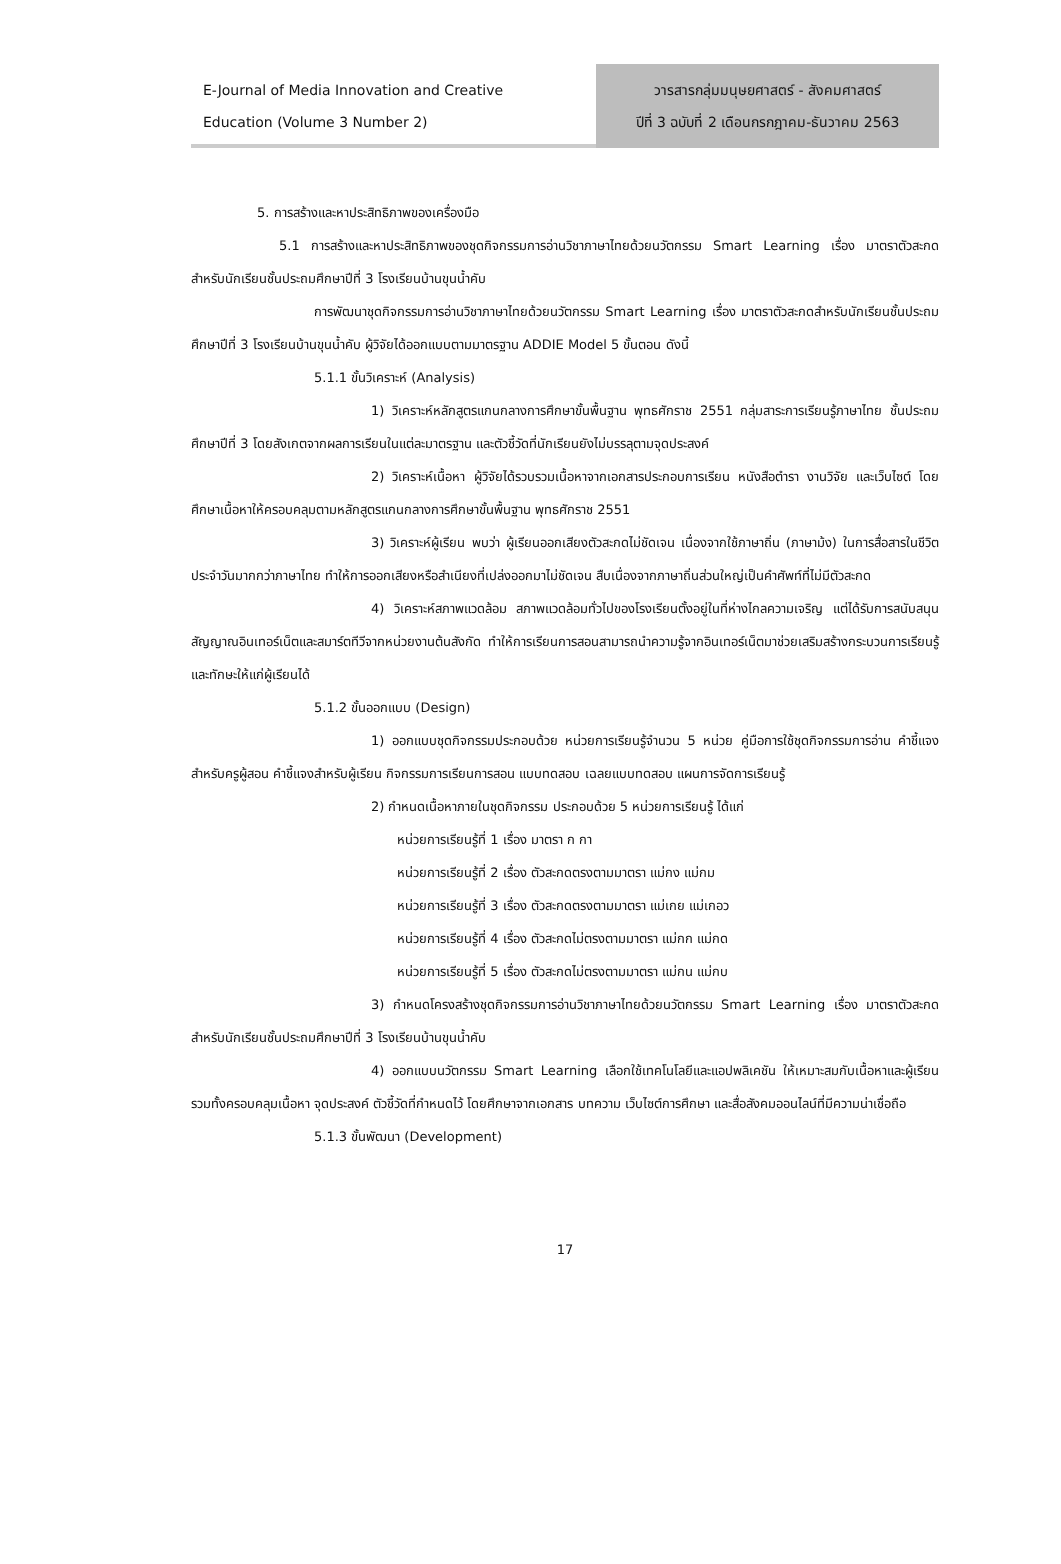E-Journal of Media Innovation and Creative
Education (Volume 3 Number 2)
วารสารกลุ่มมนุษยศาสตร์ - สังคมศาสตร์
ปีที่ 3 ฉบับที่ 2 เดือนกรกฎาคม-ธันวาคม 2563
5. การสร้างและหาประสิทธิภาพของเครื่องมือ
5.1 การสร้างและหาประสิทธิภาพของชุดกิจกรรมการอ่านวิชาภาษาไทยด้วยนวัตกรรม Smart Learning เรื่อง มาตราตัวสะกด สำหรับนักเรียนชั้นประถมศึกษาปีที่ 3 โรงเรียนบ้านขุนน้ำคับ
การพัฒนาชุดกิจกรรมการอ่านวิชาภาษาไทยด้วยนวัตกรรม Smart Learning เรื่อง มาตราตัวสะกดสำหรับนักเรียนชั้นประถมศึกษาปีที่ 3 โรงเรียนบ้านขุนน้ำคับ ผู้วิจัยได้ออกแบบตามมาตรฐาน ADDIE Model 5 ขั้นตอน ดังนี้
5.1.1 ขั้นวิเคราะห์ (Analysis)
1) วิเคราะห์หลักสูตรแกนกลางการศึกษาขั้นพื้นฐาน พุทธศักราช 2551 กลุ่มสาระการเรียนรู้ภาษาไทย ชั้นประถมศึกษาปีที่ 3 โดยสังเกตจากผลการเรียนในแต่ละมาตรฐาน และตัวชี้วัดที่นักเรียนยังไม่บรรลุตามจุดประสงค์
2) วิเคราะห์เนื้อหา ผู้วิจัยได้รวบรวมเนื้อหาจากเอกสารประกอบการเรียน หนังสือตำรา งานวิจัย และเว็บไซต์ โดยศึกษาเนื้อหาให้ครอบคลุมตามหลักสูตรแกนกลางการศึกษาขั้นพื้นฐาน พุทธศักราช 2551
3) วิเคราะห์ผู้เรียน พบว่า ผู้เรียนออกเสียงตัวสะกดไม่ชัดเจน เนื่องจากใช้ภาษาถิ่น (ภาษาม้ง) ในการสื่อสารในชีวิตประจำวันมากกว่าภาษาไทย ทำให้การออกเสียงหรือสำเนียงที่เปล่งออกมาไม่ชัดเจน สืบเนื่องจากภาษาถิ่นส่วนใหญ่เป็นคำศัพท์ที่ไม่มีตัวสะกด
4) วิเคราะห์สภาพแวดล้อม สภาพแวดล้อมทั่วไปของโรงเรียนตั้งอยู่ในที่ห่างไกลความเจริญ แต่ได้รับการสนับสนุนสัญญาณอินเทอร์เน็ตและสมาร์ตทีวีจากหน่วยงานต้นสังกัด ทำให้การเรียนการสอนสามารถนำความรู้จากอินเทอร์เน็ตมาช่วยเสริมสร้างกระบวนการเรียนรู้และทักษะให้แก่ผู้เรียนได้
5.1.2 ขั้นออกแบบ (Design)
1) ออกแบบชุดกิจกรรมประกอบด้วย หน่วยการเรียนรู้จำนวน 5 หน่วย คู่มือการใช้ชุดกิจกรรมการอ่าน คำชี้แจงสำหรับครูผู้สอน คำชี้แจงสำหรับผู้เรียน กิจกรรมการเรียนการสอน แบบทดสอบ เฉลยแบบทดสอบ แผนการจัดการเรียนรู้
2) กำหนดเนื้อหาภายในชุดกิจกรรม ประกอบด้วย 5 หน่วยการเรียนรู้ ได้แก่
หน่วยการเรียนรู้ที่ 1 เรื่อง มาตรา ก กา
หน่วยการเรียนรู้ที่ 2 เรื่อง ตัวสะกดตรงตามมาตรา แม่กง แม่กม
หน่วยการเรียนรู้ที่ 3 เรื่อง ตัวสะกดตรงตามมาตรา แม่เกย แม่เกอว
หน่วยการเรียนรู้ที่ 4 เรื่อง ตัวสะกดไม่ตรงตามมาตรา แม่กก แม่กด
หน่วยการเรียนรู้ที่ 5 เรื่อง ตัวสะกดไม่ตรงตามมาตรา แม่กน แม่กบ
3) กำหนดโครงสร้างชุดกิจกรรมการอ่านวิชาภาษาไทยด้วยนวัตกรรม Smart Learning เรื่อง มาตราตัวสะกด สำหรับนักเรียนชั้นประถมศึกษาปีที่ 3 โรงเรียนบ้านขุนน้ำคับ
4) ออกแบบนวัตกรรม Smart Learning เลือกใช้เทคโนโลยีและแอปพลิเคชัน ให้เหมาะสมกับเนื้อหาและผู้เรียน รวมทั้งครอบคลุมเนื้อหา จุดประสงค์ ตัวชี้วัดที่กำหนดไว้ โดยศึกษาจากเอกสาร บทความ เว็บไซต์การศึกษา และสื่อสังคมออนไลน์ที่มีความน่าเชื่อถือ
5.1.3 ขั้นพัฒนา (Development)
17